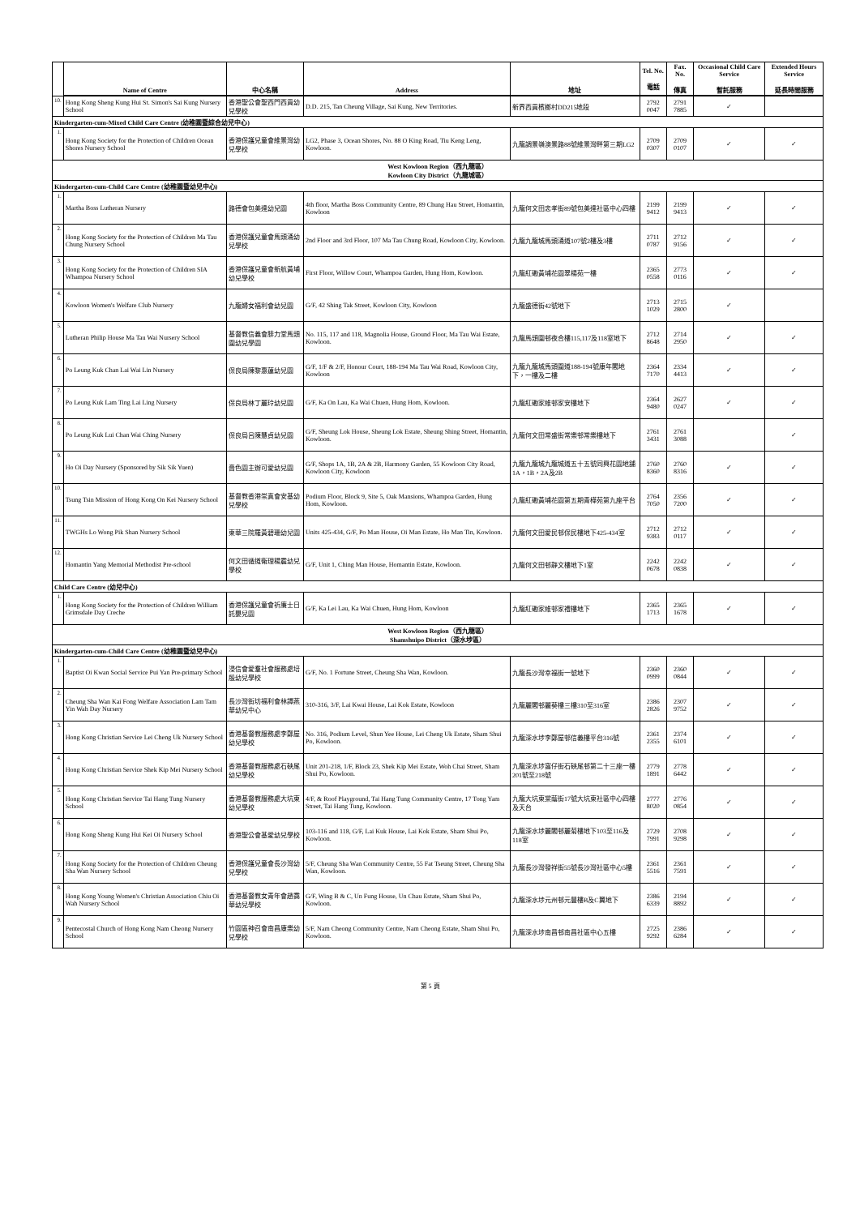| | Name of Centre | 中心名稱 | Address | 地址 | Tel. No. 電話 | Fax. No. 傳真 | Occasional Child Care Service 暫託服務 | Extended Hours Service 延長時間服務 |
| --- | --- | --- | --- | --- | --- | --- | --- | --- |
| 10. | Hong Kong Sheng Kung Hui St. Simon's Sai Kung Nursery School | 香港聖公會聖西門西貢幼兒學校 | D.D. 215, Tan Cheung Village, Sai Kung, New Territories. | 新界西貢檳榔村DD215地段 | 2792 0047 | 2791 7885 | ✓ | |
| Kindergarten-cum-Mixed Child Care Centre (幼稚園暨綜合幼兒中心) | | | | | | | | |
| 1. | Hong Kong Society for the Protection of Children Ocean Shores Nursery School | 香港保護兒童會維景灣幼兒學校 | LG2, Phase 3, Ocean Shores, No. 88 O King Road, Tiu Keng Leng, Kowloon. | 九龍調景嶺澳景路88號維景灣畔第三期LG2 | 2709 0307 | 2709 0107 | ✓ | ✓ |
| West Kowloon Region（西九龍區） Kowloon City District（九龍城區） | | | | | | | | |
| Kindergarten-cum-Child Care Centre (幼稚園暨幼兒中心) | | | | | | | | |
| 1. | Martha Boss Lutheran Nursery | 路德會包美達幼兒園 | 4th floor, Martha Boss Community Centre, 89 Chung Hau Street, Homantin, Kowloon | 九龍何文田忠孝街89號包美達社區中心四樓 | 2199 9412 | 2199 9413 | ✓ | ✓ |
| 2. | Hong Kong Society for the Protection of Children Ma Tau Chung Nursery School | 香港保護兒童會馬頭涌幼兒學校 | 2nd Floor and 3rd Floor, 107 Ma Tau Chung Road, Kowloon City, Kowloon. | 九龍九龍城馬頭涌道107號2樓及3樓 | 2711 0787 | 2712 9156 | ✓ | ✓ |
| 3. | Hong Kong Society for the Protection of Children SIA Whampoa Nursery School | 香港保護兒童會新航黃埔幼兒學校 | First Floor, Willow Court, Whampoa Garden, Hung Hom, Kowloon. | 九龍紅磡黃埔花園翠楊苑一樓 | 2365 0558 | 2773 0116 | ✓ | ✓ |
| 4. | Kowloon Women's Welfare Club Nursery | 九龍婦女福利會幼兒園 | G/F, 42 Shing Tak Street, Kowloon City, Kowloon | 九龍盛德街42號地下 | 2713 1029 | 2715 2800 | ✓ | |
| 5. | Lutheran Philip House Ma Tau Wai Nursery School | 基督教信義會腓力堂馬頭圍幼兒學園 | No. 115, 117 and 118, Magnolia House, Ground Floor, Ma Tau Wai Estate, Kowloon. | 九龍馬頭圍邨夜合樓115,117及118室地下 | 2712 8648 | 2714 2950 | ✓ | ✓ |
| 6. | Po Leung Kuk Chan Lai Wai Lin Nursery | 保良局陳黎惠蓮幼兒園 | G/F, 1/F & 2/F, Honour Court, 188-194 Ma Tau Wai Road, Kowloon City, Kowloon | 九龍九龍城馬頭圍道188-194號康年閣地下，一樓及二樓 | 2364 7170 | 2334 4413 | ✓ | ✓ |
| 7. | Po Leung Kuk Lam Ting Lai Ling Nursery | 保良局林丁麗玲幼兒園 | G/F, Ka On Lau, Ka Wai Chuen, Hung Hom, Kowloon. | 九龍紅磡家維邨家安樓地下 | 2364 9480 | 2627 0247 | ✓ | ✓ |
| 8. | Po Leung Kuk Lui Chan Wai Ching Nursery | 保良局呂陳慧貞幼兒園 | G/F, Sheung Lok House, Sheung Lok Estate, Sheung Shing Street, Homantin, Kowloon. | 九龍何文田常盛街常樂邨常樂樓地下 | 2761 3431 | 2761 3088 | | ✓ |
| 9. | Ho Oi Day Nursery (Sponsored by Sik Sik Yuen) | 嗇色園主辦可愛幼兒園 | G/F, Shops 1A, 1B, 2A & 2B, Harmony Garden, 55 Kowloon City Road, Kowloon City, Kowloon | 九龍九龍城九龍城道五十五號同興花園地舖1A，1B，2A及2B | 2760 8360 | 2760 8316 | ✓ | ✓ |
| 10. | Tsung Tsin Mission of Hong Kong On Kei Nursery School | 基督教香港崇真會安基幼兒學校 | Podium Floor, Block 9, Site 5, Oak Mansions, Whampoa Garden, Hung Hom, Kowloon. | 九龍紅磡黃埔花園第五期青樺苑第九座平台 | 2764 7050 | 2356 7200 | ✓ | ✓ |
| 11. | TWGHs Lo Wong Pik Shan Nursery School | 東華三院羅黃碧珊幼兒園 | Units 425-434, G/F, Po Man House, Oi Man Estate, Ho Man Tin, Kowloon. | 九龍何文田愛民邨保民樓地下425-434室 | 2712 9383 | 2712 0117 | ✓ | ✓ |
| 12. | Homantin Yang Memorial Methodist Pre-school | 何文田循道衛理楊震幼兒學校 | G/F, Unit 1, Ching Man House, Homantin Estate, Kowloon. | 九龍何文田邨靜文樓地下1室 | 2242 0678 | 2242 0838 | ✓ | ✓ |
| Child Care Centre (幼兒中心) | | | | | | | | |
| 1. | Hong Kong Society for the Protection of Children William Grimsdale Day Creche | 香港保護兒童會祈廉士日託嬰兒園 | G/F, Ka Lei Lau, Ka Wai Chuen, Hung Hom, Kowloon | 九龍紅磡家維邨家禮樓地下 | 2365 1713 | 2365 1678 | ✓ | ✓ |
| West Kowloon Region（西九龍區） Shamshuipo District（深水埗區） | | | | | | | | |
| Kindergarten-cum-Child Care Centre (幼稚園暨幼兒中心) | | | | | | | | |
| 1. | Baptist Oi Kwan Social Service Pui Yan Pre-primary School | 浸信會愛羣社會服務處培殷幼兒學校 | G/F, No. 1 Fortune Street, Cheung Sha Wan, Kowloon. | 九龍長沙灣幸福街一號地下 | 2360 0999 | 2360 0844 | ✓ | ✓ |
| 2. | Cheung Sha Wan Kai Fong Welfare Association Lam Tam Yin Wah Day Nursery | 長沙灣街坊福利會林譚燕華幼兒中心 | 310-316, 3/F, Lai Kwai House, Lai Kok Estate, Kowloon | 九龍麗閣邨麗葵樓三樓310至316室 | 2386 2826 | 2307 9752 | ✓ | ✓ |
| 3. | Hong Kong Christian Service Lei Cheng Uk Nursery School | 香港基督教服務處李鄭屋幼兒學校 | No. 316, Podium Level, Shun Yee House, Lei Cheng Uk Estate, Sham Shui Po, Kowloon. | 九龍深水埗李鄭屋邨信義樓平台316號 | 2361 2355 | 2374 6101 | ✓ | ✓ |
| 4. | Hong Kong Christian Service Shek Kip Mei Nursery School | 香港基督教服務處石硤尾幼兒學校 | Unit 201-218, 1/F, Block 23, Shek Kip Mei Estate, Woh Chai Street, Sham Shui Po, Kowloon. | 九龍深水埗窩仔街石硤尾邨第二十三座一樓201號至218號 | 2779 1891 | 2778 6442 | ✓ | ✓ |
| 5. | Hong Kong Christian Service Tai Hang Tung Nursery School | 香港基督教服務處大坑東幼兒學校 | 4/F, & Roof Playground, Tai Hang Tung Community Centre, 17 Tong Yam Street, Tai Hang Tung, Kowloon. | 九龍大坑東棠蔭街17號大坑東社區中心四樓及天台 | 2777 8020 | 2776 0854 | ✓ | ✓ |
| 6. | Hong Kong Sheng Kung Hui Kei Oi Nursery School | 香港聖公會基愛幼兒學校 | 103-116 and 118, G/F, Lai Kuk House, Lai Kok Estate, Sham Shui Po, Kowloon. | 九龍深水埗麗閣邨麗菊樓地下103至116及118室 | 2729 7991 | 2708 9298 | ✓ | ✓ |
| 7. | Hong Kong Society for the Protection of Children Cheung Sha Wan Nursery School | 香港保護兒童會長沙灣幼兒學校 | 5/F, Cheung Sha Wan Community Centre, 55 Fat Tseung Street, Cheung Sha Wan, Kowloon. | 九龍長沙灣發祥街55號長沙灣社區中心5樓 | 2361 5516 | 2361 7591 | ✓ | ✓ |
| 8. | Hong Kong Young Women's Christian Association Chiu Oi Wah Nursery School | 香港基督教女青年會趙靄華幼兒學校 | G/F, Wing B & C, Un Fung House, Un Chau Estate, Sham Shui Po, Kowloon. | 九龍深水埗元州邨元豐樓B及C翼地下 | 2386 6339 | 2194 8892 | ✓ | ✓ |
| 9. | Pentecostal Church of Hong Kong Nam Cheong Nursery School | 竹園區神召會南昌康樂幼兒學校 | 5/F, Nam Cheong Community Centre, Nam Cheong Estate, Sham Shui Po, Kowloon. | 九龍深水埗南昌邨南昌社區中心五樓 | 2725 9292 | 2386 6284 | ✓ | ✓ |
第 5 頁